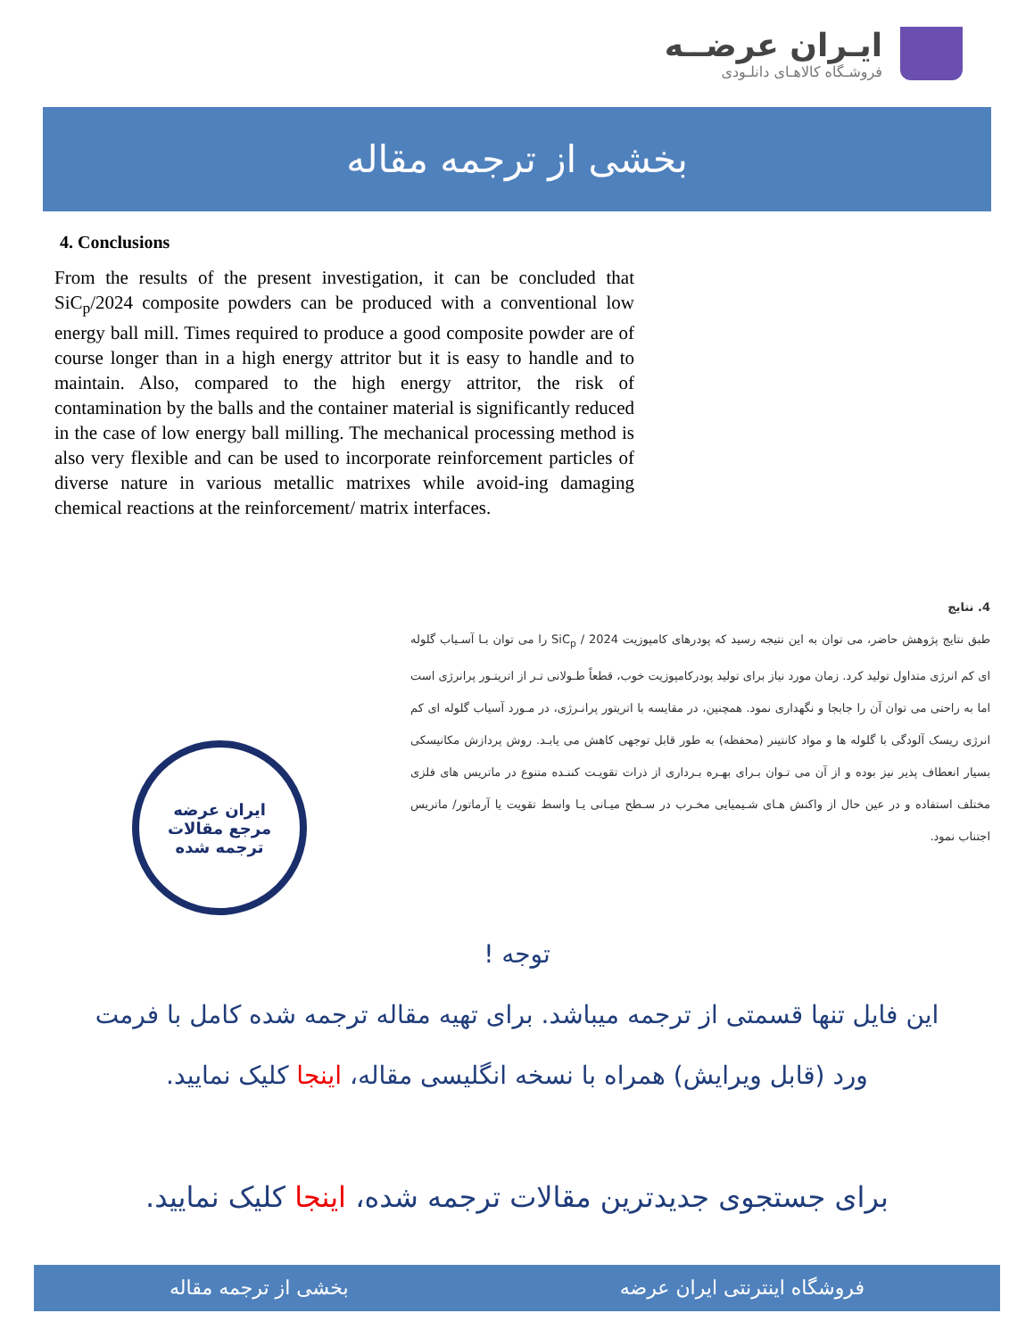ایـران عرضــه
فروشـگاه کالاهـای دانلـودی
بخشی از ترجمه مقاله
4. Conclusions
From the results of the present investigation, it can be concluded that SiC<sub>p</sub>/2024 composite powders can be produced with a conventional low energy ball mill. Times required to produce a good composite powder are of course longer than in a high energy attritor but it is easy to handle and to maintain. Also, compared to the high energy attritor, the risk of contamination by the balls and the container material is significantly reduced in the case of low energy ball milling. The mechanical processing method is also very flexible and can be used to incorporate reinforcement particles of diverse nature in various metallic matrixes while avoid-ing damaging chemical reactions at the reinforcement/ matrix interfaces.
4. نتایج
طبق نتایج پژوهش حاضر، می توان به این نتیجه رسید که پودرهای کامپوزیت SiC<sub>p</sub> / 2024 را می توان بـا آسـیاب گلوله ای کم انرژی متداول تولید کرد. زمان مورد نیاز برای تولید پودرکامپوزیت خوب، قطعاً طـولانی تـر از اتریتـور پرانرژی است اما به راحتی می توان آن را جابجا و نگهداری نمود. همچنین، در مقایسه با اتریتور پرانـرژی، در مـورد آسیاب گلوله ای کم انرژی ریسک آلودگی با گلوله ها و مواد کانتینر (محفظه) به طور قابل توجهی کاهش می یابـد. روش پردازش مکانیسکی بسیار انعطاف پذیر نیز بوده و از آن می تـوان بـرای بهـره بـرداری از ذرات تقویـت کننـده متنوع در ماتریس های فلزی مختلف استفاده و در عین حال از واکنش هـای شـیمیایی مخـرب در سـطح میـانی یـا واسط تقویت یا آرماتور/ ماتریس اجتناب نمود.
ایران عرضه
مرجع مقالات
ترجمه شده
توجه !
این فایل تنها قسمتی از ترجمه میباشد. برای تهیه مقاله ترجمه شده کامل با فرمت
ورد (قابل ویرایش) همراه با نسخه انگلیسی مقاله، اینجا کلیک نمایید.
برای جستجوی جدیدترین مقالات ترجمه شده، اینجا کلیک نمایید.
فروشگاه اینترنتی ایران عرضه بخشی از ترجمه مقاله